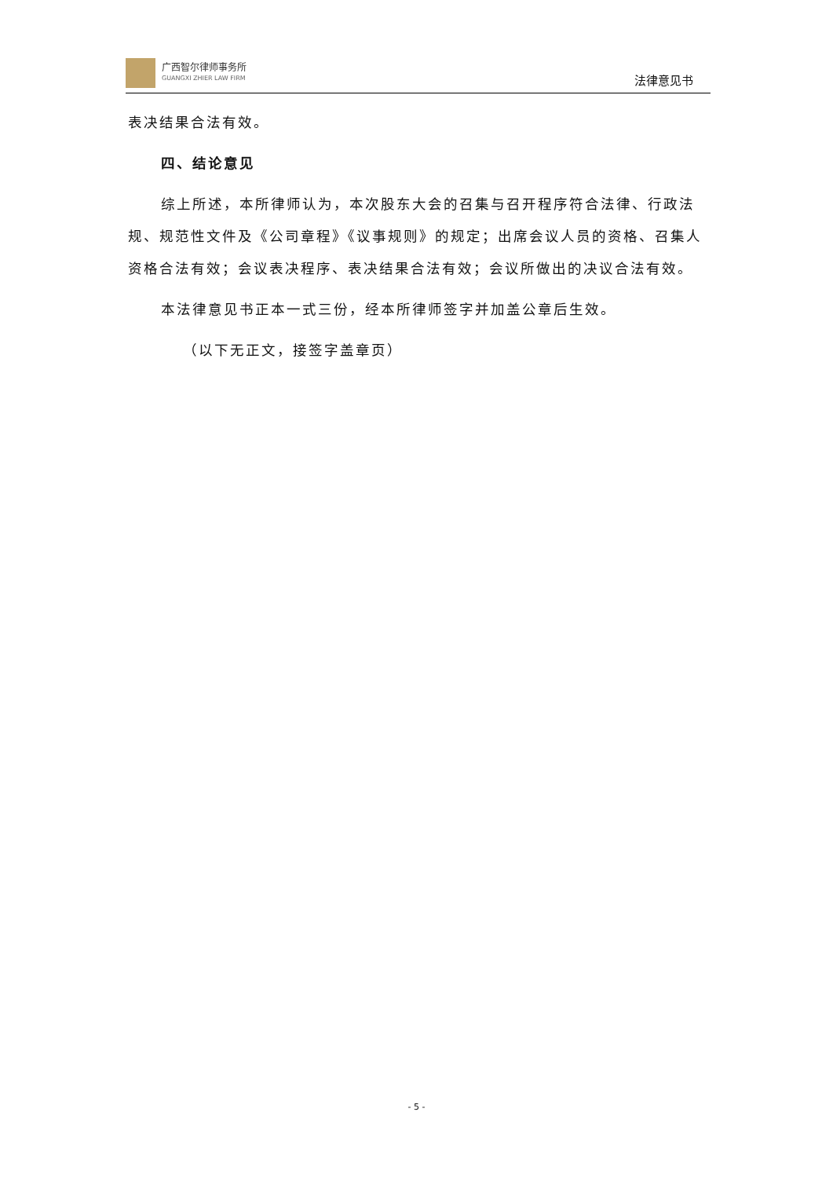广西智尔律师事务所
GUANGXI ZHIER LAW FIRM
法律意见书
表决结果合法有效。
四、结论意见
综上所述，本所律师认为，本次股东大会的召集与召开程序符合法律、行政法规、规范性文件及《公司章程》《议事规则》的规定；出席会议人员的资格、召集人资格合法有效；会议表决程序、表决结果合法有效；会议所做出的决议合法有效。
本法律意见书正本一式三份，经本所律师签字并加盖公章后生效。
（以下无正文，接签字盖章页）
- 5 -